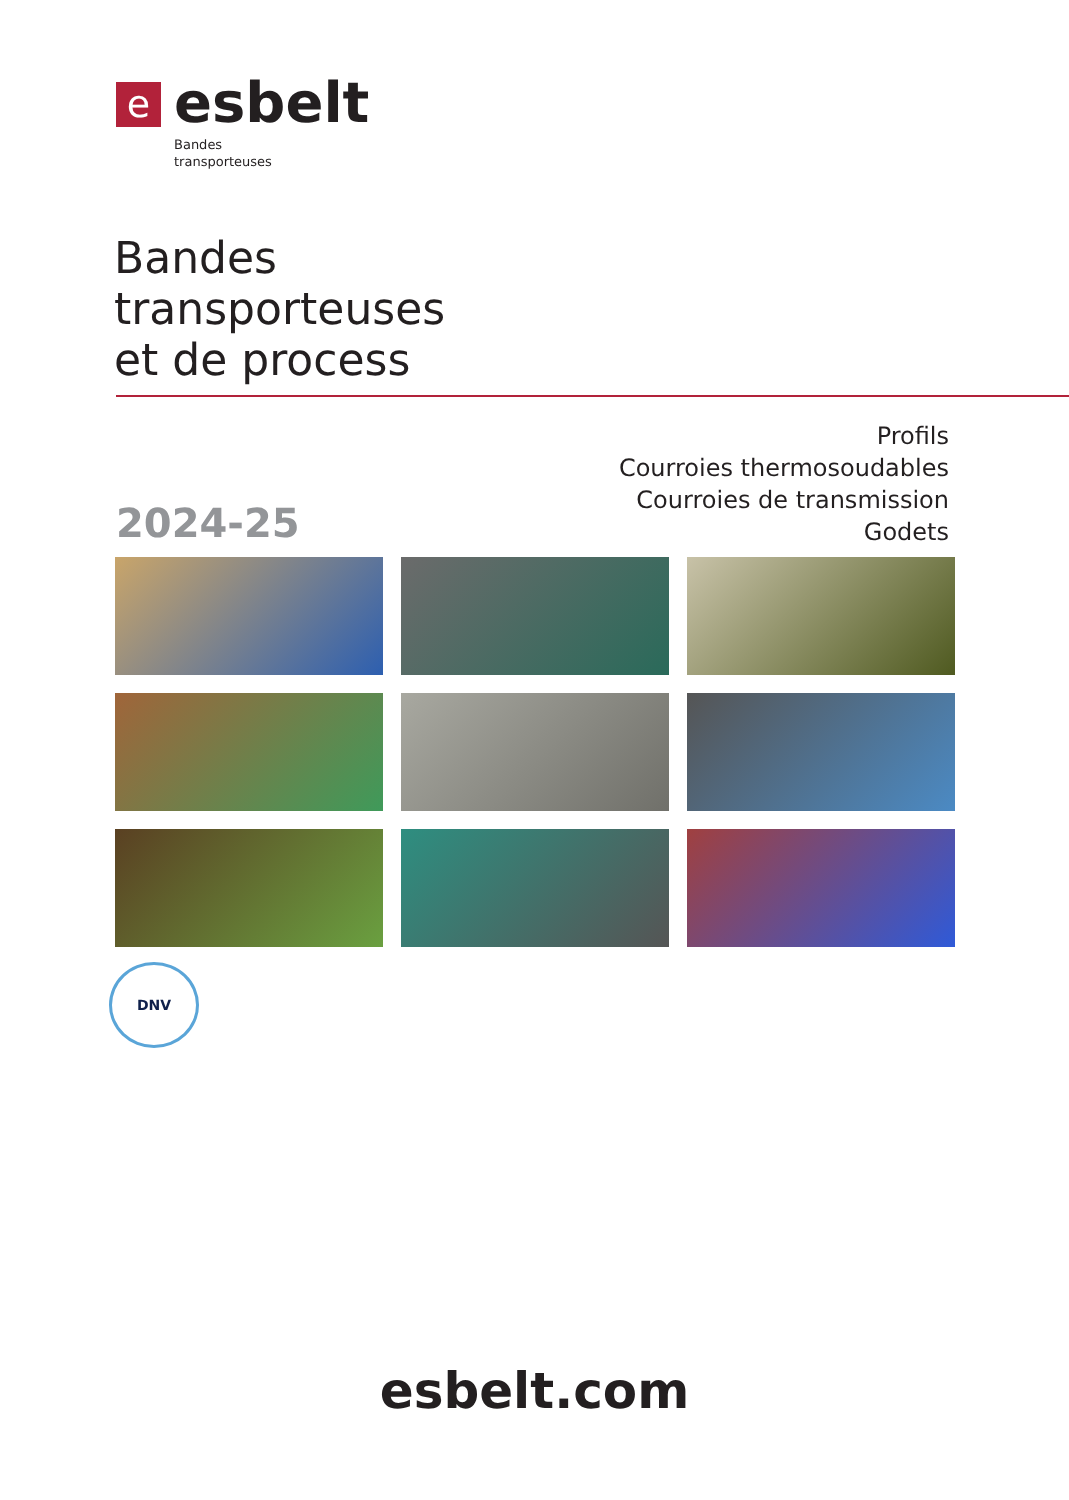e
esbelt
Bandes
transporteuses
Bandes
transporteuses
et de process
Profils
Courroies thermosoudables
Courroies de transmission
Godets
2024-25
DNV
esbelt.com